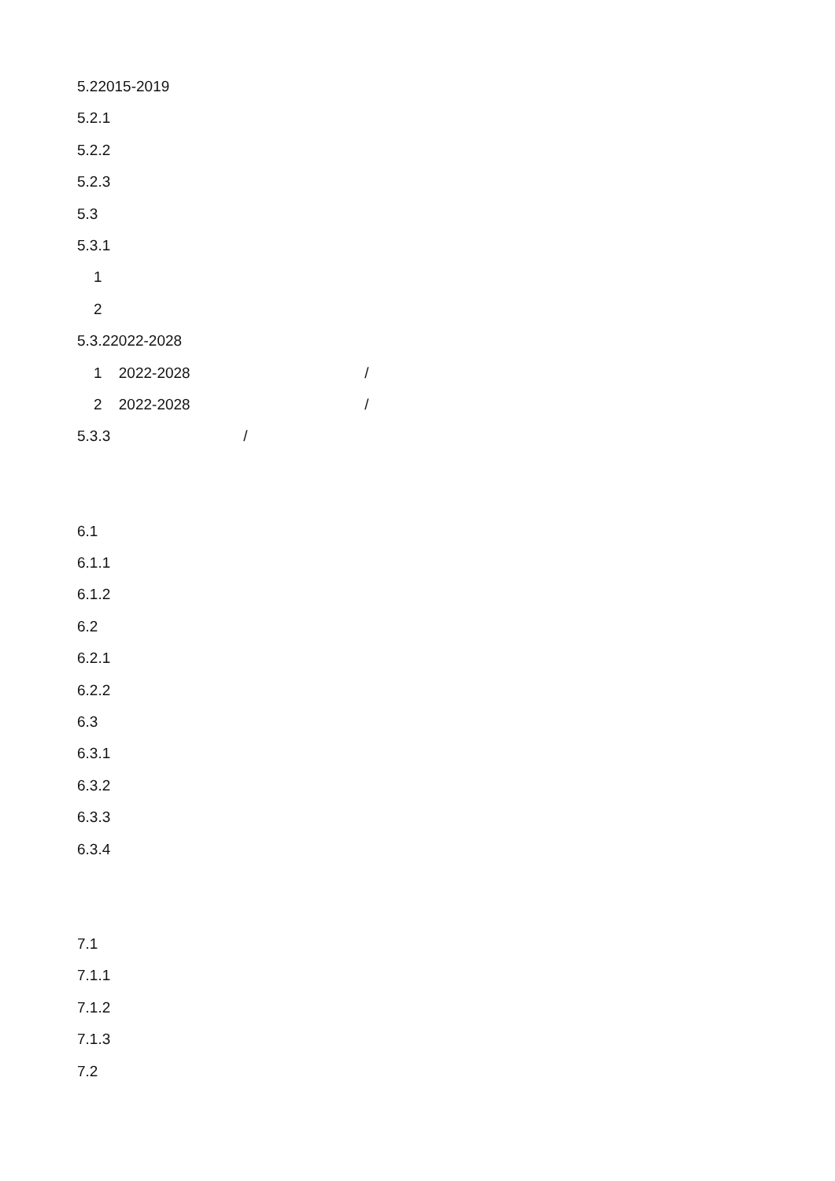5.22015-2019
5.2.1
5.2.2
5.2.3
5.3
5.3.1
1
2
5.3.22022-2028
1 2022-2028 /
2 2022-2028 /
5.3.3 /
6.1
6.1.1
6.1.2
6.2
6.2.1
6.2.2
6.3
6.3.1
6.3.2
6.3.3
6.3.4
7.1
7.1.1
7.1.2
7.1.3
7.2